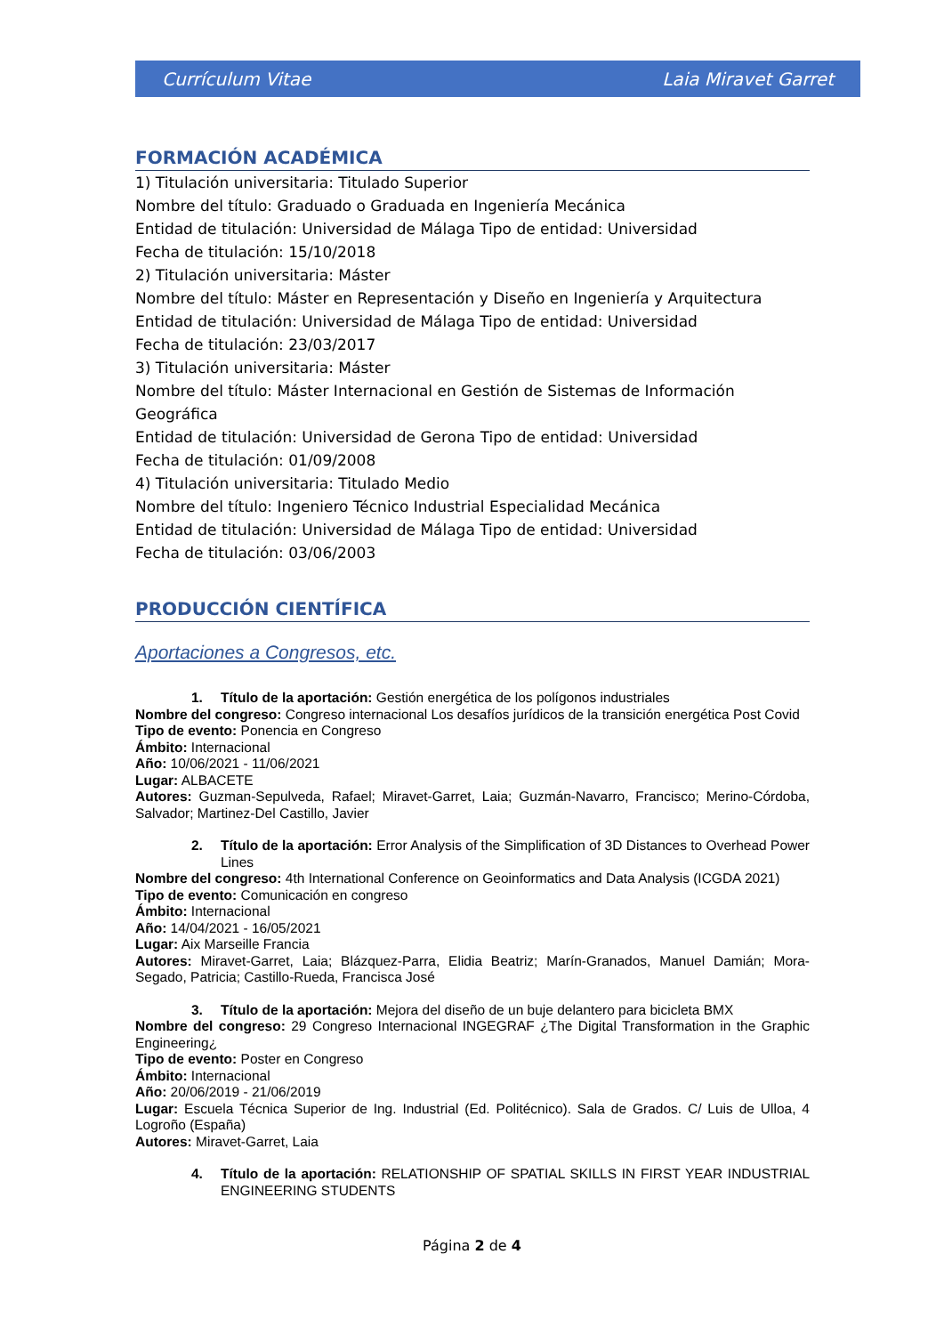Currículum Vitae Laia Miravet Garret
FORMACIÓN ACADÉMICA
1) Titulación universitaria: Titulado Superior
Nombre del título: Graduado o Graduada en Ingeniería Mecánica
Entidad de titulación: Universidad de Málaga Tipo de entidad: Universidad
Fecha de titulación: 15/10/2018
2) Titulación universitaria: Máster
Nombre del título: Máster en Representación y Diseño en Ingeniería y Arquitectura
Entidad de titulación: Universidad de Málaga Tipo de entidad: Universidad
Fecha de titulación: 23/03/2017
3) Titulación universitaria: Máster
Nombre del título: Máster Internacional en Gestión de Sistemas de Información Geográfica
Entidad de titulación: Universidad de Gerona Tipo de entidad: Universidad
Fecha de titulación: 01/09/2008
4) Titulación universitaria: Titulado Medio
Nombre del título: Ingeniero Técnico Industrial Especialidad Mecánica
Entidad de titulación: Universidad de Málaga Tipo de entidad: Universidad
Fecha de titulación: 03/06/2003
PRODUCCIÓN CIENTÍFICA
Aportaciones a Congresos, etc.
1. Título de la aportación: Gestión energética de los polígonos industriales
Nombre del congreso: Congreso internacional Los desafíos jurídicos de la transición energética Post Covid
Tipo de evento: Ponencia en Congreso
Ámbito: Internacional
Año: 10/06/2021 - 11/06/2021
Lugar: ALBACETE
Autores: Guzman-Sepulveda, Rafael; Miravet-Garret, Laia; Guzmán-Navarro, Francisco; Merino-Córdoba, Salvador; Martinez-Del Castillo, Javier
2. Título de la aportación: Error Analysis of the Simplification of 3D Distances to Overhead Power Lines
Nombre del congreso: 4th International Conference on Geoinformatics and Data Analysis (ICGDA 2021)
Tipo de evento: Comunicación en congreso
Ámbito: Internacional
Año: 14/04/2021 - 16/05/2021
Lugar: Aix Marseille Francia
Autores: Miravet-Garret, Laia; Blázquez-Parra, Elidia Beatriz; Marín-Granados, Manuel Damián; Mora-Segado, Patricia; Castillo-Rueda, Francisca José
3. Título de la aportación: Mejora del diseño de un buje delantero para bicicleta BMX
Nombre del congreso: 29 Congreso Internacional INGEGRAF ¿The Digital Transformation in the Graphic Engineering¿
Tipo de evento: Poster en Congreso
Ámbito: Internacional
Año: 20/06/2019 - 21/06/2019
Lugar: Escuela Técnica Superior de Ing. Industrial (Ed. Politécnico). Sala de Grados. C/ Luis de Ulloa, 4 Logroño (España)
Autores: Miravet-Garret, Laia
4. Título de la aportación: RELATIONSHIP OF SPATIAL SKILLS IN FIRST YEAR INDUSTRIAL ENGINEERING STUDENTS
Página 2 de 4